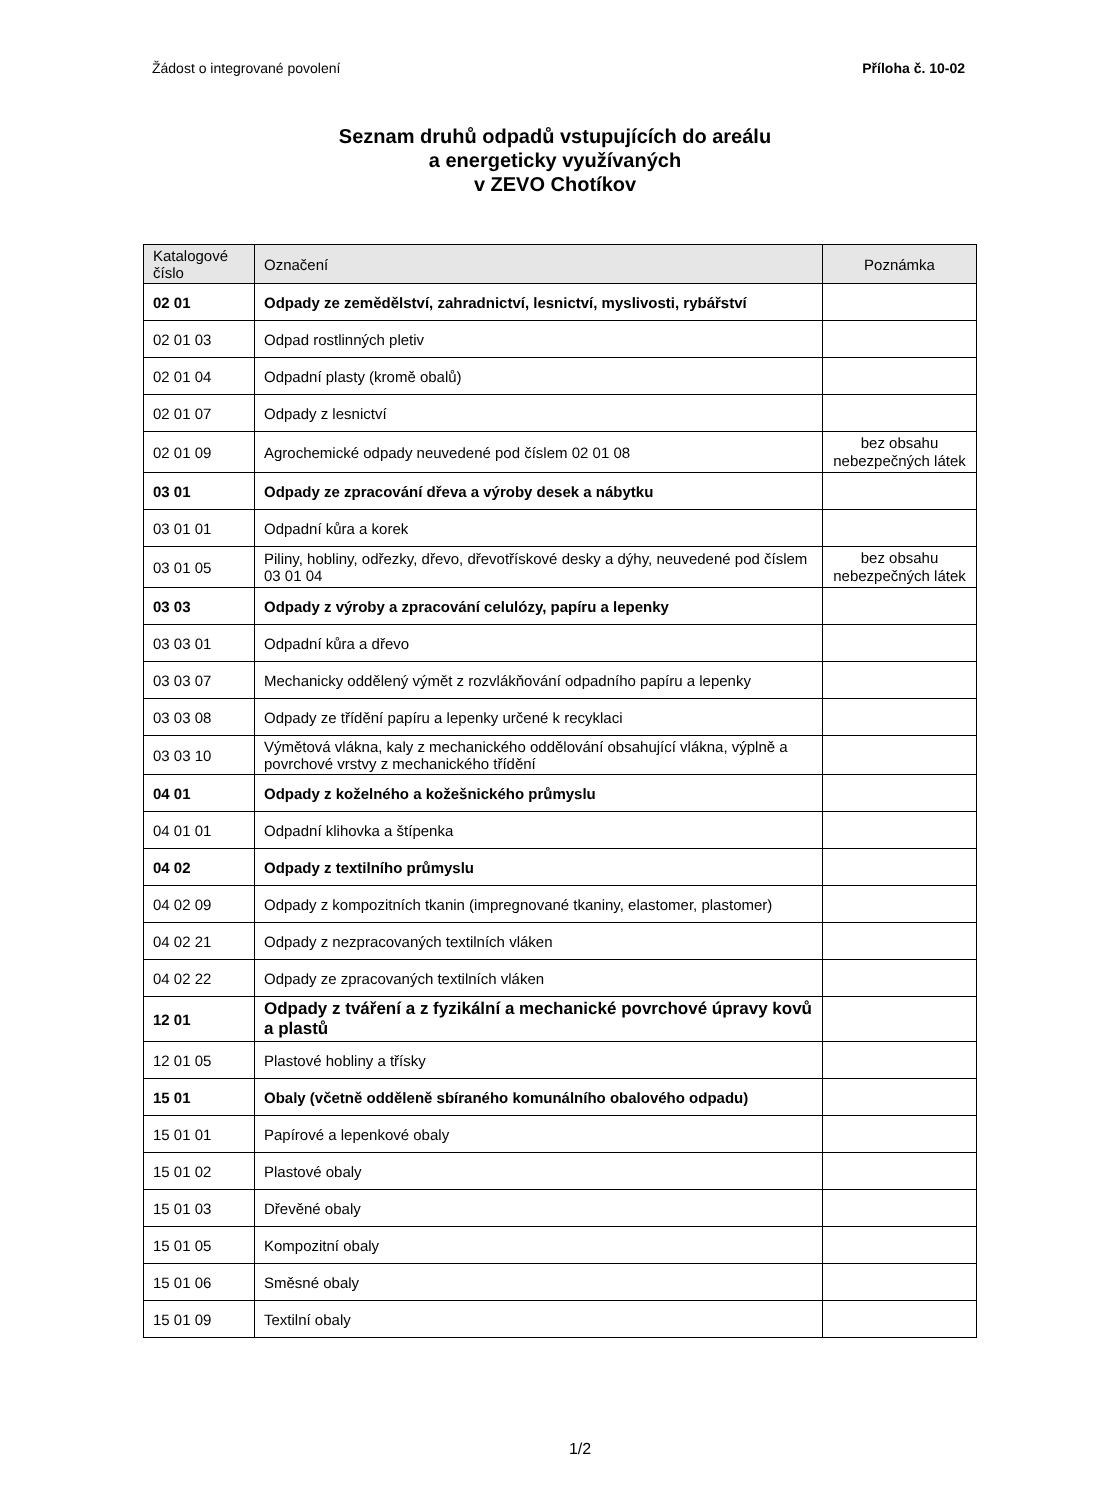Žádost o integrované povolení Příloha č. 10-02
Seznam druhů odpadů vstupujících do areálu
a energeticky využívaných
v ZEVO Chotíkov
| Katalogové číslo | Označení | Poznámka |
| --- | --- | --- |
| 02 01 | Odpady ze zemědělství, zahradnictví, lesnictví, myslivosti, rybářství | |
| 02 01 03 | Odpad rostlinných pletiv | |
| 02 01 04 | Odpadní plasty (kromě obalů) | |
| 02 01 07 | Odpady z lesnictví | |
| 02 01 09 | Agrochemické odpady neuvedené pod číslem 02 01 08 | bez obsahu nebezpečných látek |
| 03 01 | Odpady ze zpracování dřeva a výroby desek a nábytku | |
| 03 01 01 | Odpadní kůra a korek | |
| 03 01 05 | Piliny, hobliny, odřezky, dřevo, dřevotřískové desky a dýhy, neuvedené pod číslem 03 01 04 | bez obsahu nebezpečných látek |
| 03 03 | Odpady z výroby a zpracování celulózy, papíru a lepenky | |
| 03 03 01 | Odpadní kůra a dřevo | |
| 03 03 07 | Mechanicky oddělený výmět z rozvlákňování odpadního papíru a lepenky | |
| 03 03 08 | Odpady ze třídění papíru a lepenky určené k recyklaci | |
| 03 03 10 | Výmětová vlákna, kaly z mechanického oddělování obsahující vlákna, výplně a povrchové vrstvy z mechanického třídění | |
| 04 01 | Odpady z koželného a kožešnického průmyslu | |
| 04 01 01 | Odpadní klihovka a štípenka | |
| 04 02 | Odpady z textilního průmyslu | |
| 04 02 09 | Odpady z kompozitních tkanin (impregnované tkaniny, elastomer, plastomer) | |
| 04 02 21 | Odpady z nezpracovaných textilních vláken | |
| 04 02 22 | Odpady ze zpracovaných textilních vláken | |
| 12 01 | Odpady z tváření a z fyzikální a mechanické povrchové úpravy kovů a plastů | |
| 12 01 05 | Plastové hobliny a třísky | |
| 15 01 | Obaly (včetně odděleně sbíraného komunálního obalového odpadu) | |
| 15 01 01 | Papírové a lepenkové obaly | |
| 15 01 02 | Plastové obaly | |
| 15 01 03 | Dřevěné obaly | |
| 15 01 05 | Kompozitní obaly | |
| 15 01 06 | Směsné obaly | |
| 15 01 09 | Textilní obaly | |
1/2